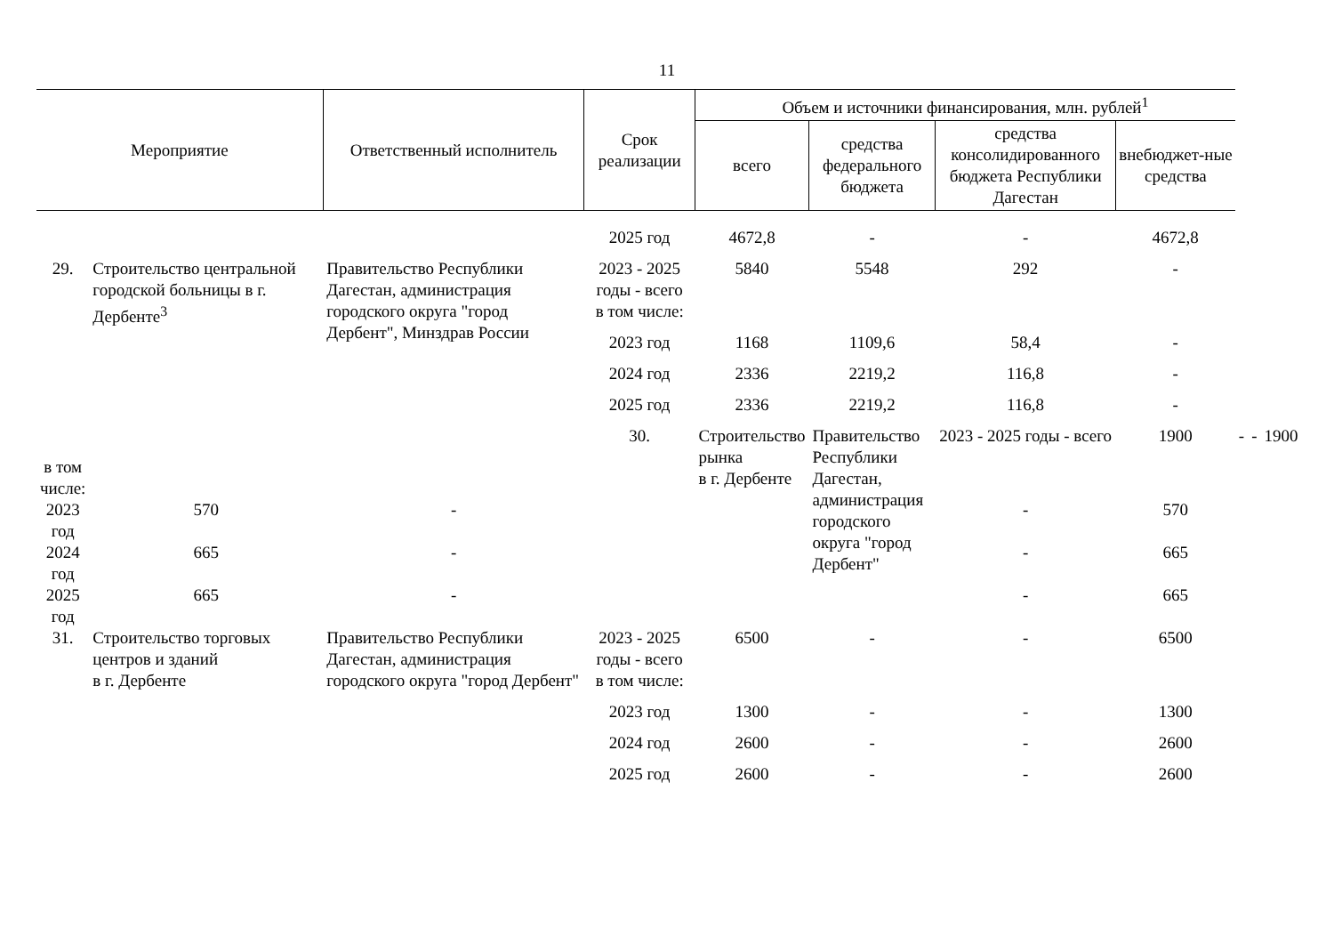11
| Мероприятие | | Ответственный исполнитель | Срок реализации | Объем и источники финансирования, млн. рублей<sup>1</sup> | | | | | | |
| --- | --- | --- | --- | --- | --- | --- | --- | --- | --- | --- |
| | | | | всего | средства федерального бюджета | средства консолидированного бюджета Республики Дагестан | внебюджет-ные средства | | | |
| | | | 2025 год | 4672,8 | - | - | 4672,8 | | | |
| 29. | Строительство центральной городской больницы в г. Дербенте<sup>3</sup> | Правительство Республики Дагестан, администрация городского округа "город Дербент", Минздрав России | 2023 - 2025 годы - всего | 5840 | 5548 | 292 | - | | | |
| | | | в том числе: | | | | | | | |
| | | | 2023 год | 1168 | 1109,6 | 58,4 | - | | | |
| | | | 2024 год | 2336 | 2219,2 | 116,8 | - | | | |
| | | | 2025 год | 2336 | 2219,2 | 116,8 | - | | | |
| | | | 30. | Строительство рынка в г. Дербенте | Правительство Республики Дагестан, администрация городского округа "город Дербент" | 2023 - 2025 годы - всего | 1900 | - | - | 1900 |
| в том числе: | | | | | | | | | | |
| 2023 год | 570 | - | | | | - | 570 | | | |
| 2024 год | 665 | - | | | | - | 665 | | | |
| 2025 год | 665 | - | | | | - | 665 | | | |
| 31. | Строительство торговых центров и зданий в г. Дербенте | Правительство Республики Дагестан, администрация городского округа "город Дербент" | 2023 - 2025 годы - всего | 6500 | - | - | 6500 | | | |
| | | | в том числе: | | | | | | | |
| | | | 2023 год | 1300 | - | - | 1300 | | | |
| | | | 2024 год | 2600 | - | - | 2600 | | | |
| | | | 2025 год | 2600 | - | - | 2600 | | | |